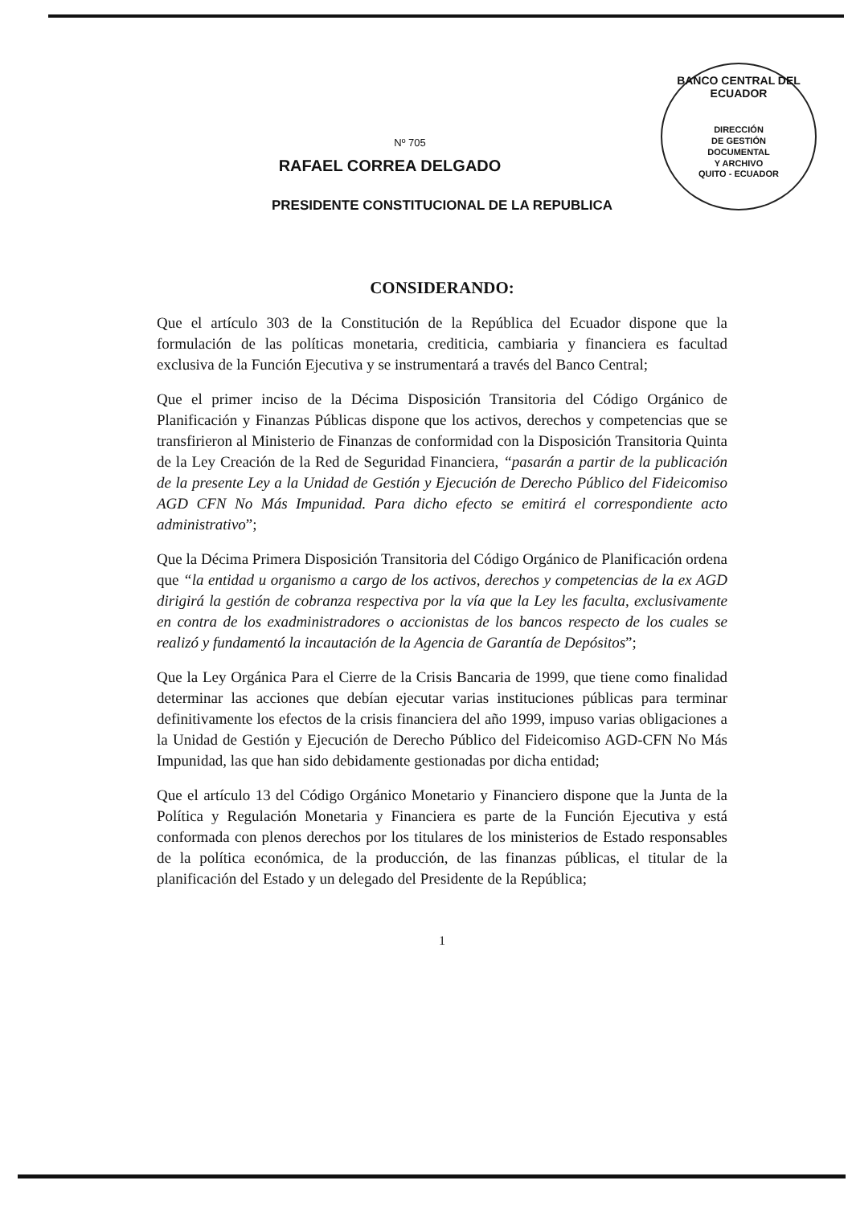BANCO CENTRAL DEL ECUADOR
DIRECCIÓN
DE GESTIÓN
DOCUMENTAL
Y ARCHIVO
QUITO - ECUADOR
Nº 705
RAFAEL CORREA DELGADO
PRESIDENTE CONSTITUCIONAL DE LA REPUBLICA
CONSIDERANDO:
Que el artículo 303 de la Constitución de la República del Ecuador dispone que la formulación de las políticas monetaria, crediticia, cambiaria y financiera es facultad exclusiva de la Función Ejecutiva y se instrumentará a través del Banco Central;
Que el primer inciso de la Décima Disposición Transitoria del Código Orgánico de Planificación y Finanzas Públicas dispone que los activos, derechos y competencias que se transfirieron al Ministerio de Finanzas de conformidad con la Disposición Transitoria Quinta de la Ley Creación de la Red de Seguridad Financiera, “pasarán a partir de la publicación de la presente Ley a la Unidad de Gestión y Ejecución de Derecho Público del Fideicomiso AGD CFN No Más Impunidad. Para dicho efecto se emitirá el correspondiente acto administrativo”;
Que la Décima Primera Disposición Transitoria del Código Orgánico de Planificación ordena que “la entidad u organismo a cargo de los activos, derechos y competencias de la ex AGD dirigirá la gestión de cobranza respectiva por la vía que la Ley les faculta, exclusivamente en contra de los exadministradores o accionistas de los bancos respecto de los cuales se realizó y fundamentó la incautación de la Agencia de Garantía de Depósitos”;
Que la Ley Orgánica Para el Cierre de la Crisis Bancaria de 1999, que tiene como finalidad determinar las acciones que debían ejecutar varias instituciones públicas para terminar definitivamente los efectos de la crisis financiera del año 1999, impuso varias obligaciones a la Unidad de Gestión y Ejecución de Derecho Público del Fideicomiso AGD-CFN No Más Impunidad, las que han sido debidamente gestionadas por dicha entidad;
Que el artículo 13 del Código Orgánico Monetario y Financiero dispone que la Junta de la Política y Regulación Monetaria y Financiera es parte de la Función Ejecutiva y está conformada con plenos derechos por los titulares de los ministerios de Estado responsables de la política económica, de la producción, de las finanzas públicas, el titular de la planificación del Estado y un delegado del Presidente de la República;
1